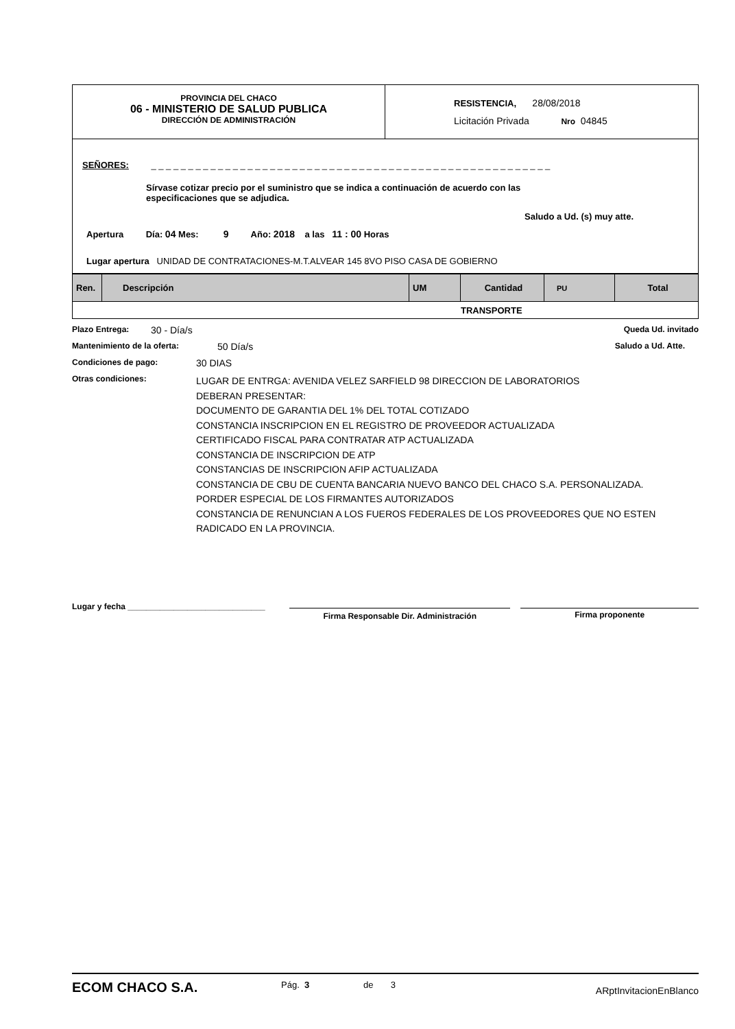PROVINCIA DEL CHACO
06 - MINISTERIO DE SALUD PUBLICA
DIRECCIÓN DE ADMINISTRACIÓN
RESISTENCIA, 28/08/2018
Licitación Privada Nro 04845
SEÑORES: _ _ _ _ _ _ _ _ _ _ _ _ _ _ _ _ _ _ _ _ _ _ _ _ _ _ _ _ _ _ _ _ _ _ _ _ _ _ _ _ _ _ _ _ _ _ _ _ _ _ _ _ _ _
Sírvase cotizar precio por el suministro que se indica a continuación de acuerdo con las especificaciones que se adjudica.
Saludo a Ud. (s) muy atte.
Apertura Día: 04 Mes: 9 Año: 2018 a las 11 : 00 Horas
Lugar apertura UNIDAD DE CONTRATACIONES-M.T.ALVEAR 145 8VO PISO CASA DE GOBIERNO
| Ren. | Descripción | UM | Cantidad | PU | Total |
| --- | --- | --- | --- | --- | --- |
| TRANSPORTE | | | | | |
Plazo Entrega: 30 - Día/s Queda Ud. invitado
Mantenimiento de la oferta: 50 Día/s Saludo a Ud. Atte.
Condiciones de pago: 30 DIAS
Otras condiciones:
LUGAR DE ENTRGA: AVENIDA VELEZ SARFIELD 98 DIRECCION DE LABORATORIOS
DEBERAN PRESENTAR:
DOCUMENTO DE GARANTIA DEL 1% DEL TOTAL COTIZADO
CONSTANCIA INSCRIPCION EN EL REGISTRO DE PROVEEDOR ACTUALIZADA
CERTIFICADO FISCAL PARA CONTRATAR ATP ACTUALIZADA
CONSTANCIA DE INSCRIPCION DE ATP
CONSTANCIAS DE INSCRIPCION AFIP ACTUALIZADA
CONSTANCIA DE CBU DE CUENTA BANCARIA NUEVO BANCO DEL CHACO S.A. PERSONALIZADA.
PORDER ESPECIAL DE LOS FIRMANTES AUTORIZADOS
CONSTANCIA DE RENUNCIAN A LOS FUEROS FEDERALES DE LOS PROVEEDORES QUE NO ESTEN
RADICADO EN LA PROVINCIA.
Lugar y fecha ______________________________
Firma Responsable Dir. Administración Firma proponente
ECOM CHACO S.A. Pág. 3 de 3 ARptInvitacionEnBlanco